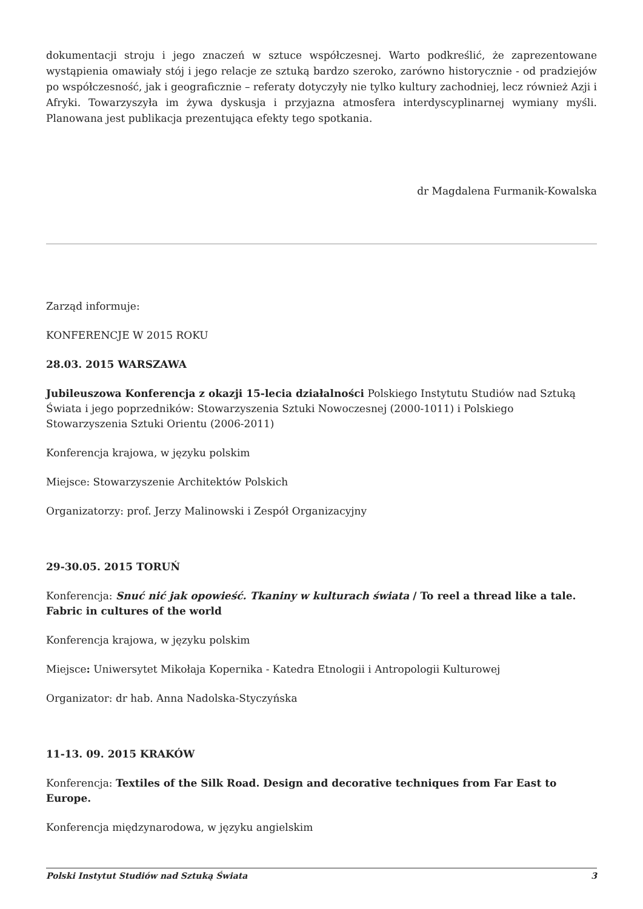dokumentacji stroju i jego znaczeń w sztuce współczesnej. Warto podkreślić, że zaprezentowane wystąpienia omawiały stój i jego relacje ze sztuką bardzo szeroko, zarówno historycznie - od pradziejów po współczesność, jak i geograficznie – referaty dotyczyły nie tylko kultury zachodniej, lecz również Azji i Afryki. Towarzyszyła im żywa dyskusja i przyjazna atmosfera interdyscyplinarnej wymiany myśli. Planowana jest publikacja prezentująca efekty tego spotkania.
dr Magdalena Furmanik-Kowalska
Zarząd informuje:
KONFERENCJE W 2015 ROKU
28.03. 2015 WARSZAWA
Jubileuszowa Konferencja z okazji 15-lecia działalności Polskiego Instytutu Studiów nad Sztuką Świata i jego poprzedników: Stowarzyszenia Sztuki Nowoczesnej (2000-1011) i Polskiego Stowarzyszenia Sztuki Orientu (2006-2011)
Konferencja krajowa, w języku polskim
Miejsce: Stowarzyszenie Architektów Polskich
Organizatorzy: prof. Jerzy Malinowski i Zespół Organizacyjny
29-30.05. 2015 TORUŃ
Konferencja: Snuć nić jak opowieść. Tkaniny w kulturach świata / To reel a thread like a tale. Fabric in cultures of the world
Konferencja krajowa, w języku polskim
Miejsce: Uniwersytet Mikołaja Kopernika - Katedra Etnologii i Antropologii Kulturowej
Organizator: dr hab. Anna Nadolska-Styczyńska
11-13. 09. 2015 KRAKÓW
Konferencja: Textiles of the Silk Road. Design and decorative techniques from Far East to Europe.
Konferencja międzynarodowa, w języku angielskim
Polski Instytut Studiów nad Sztuką Świata 3